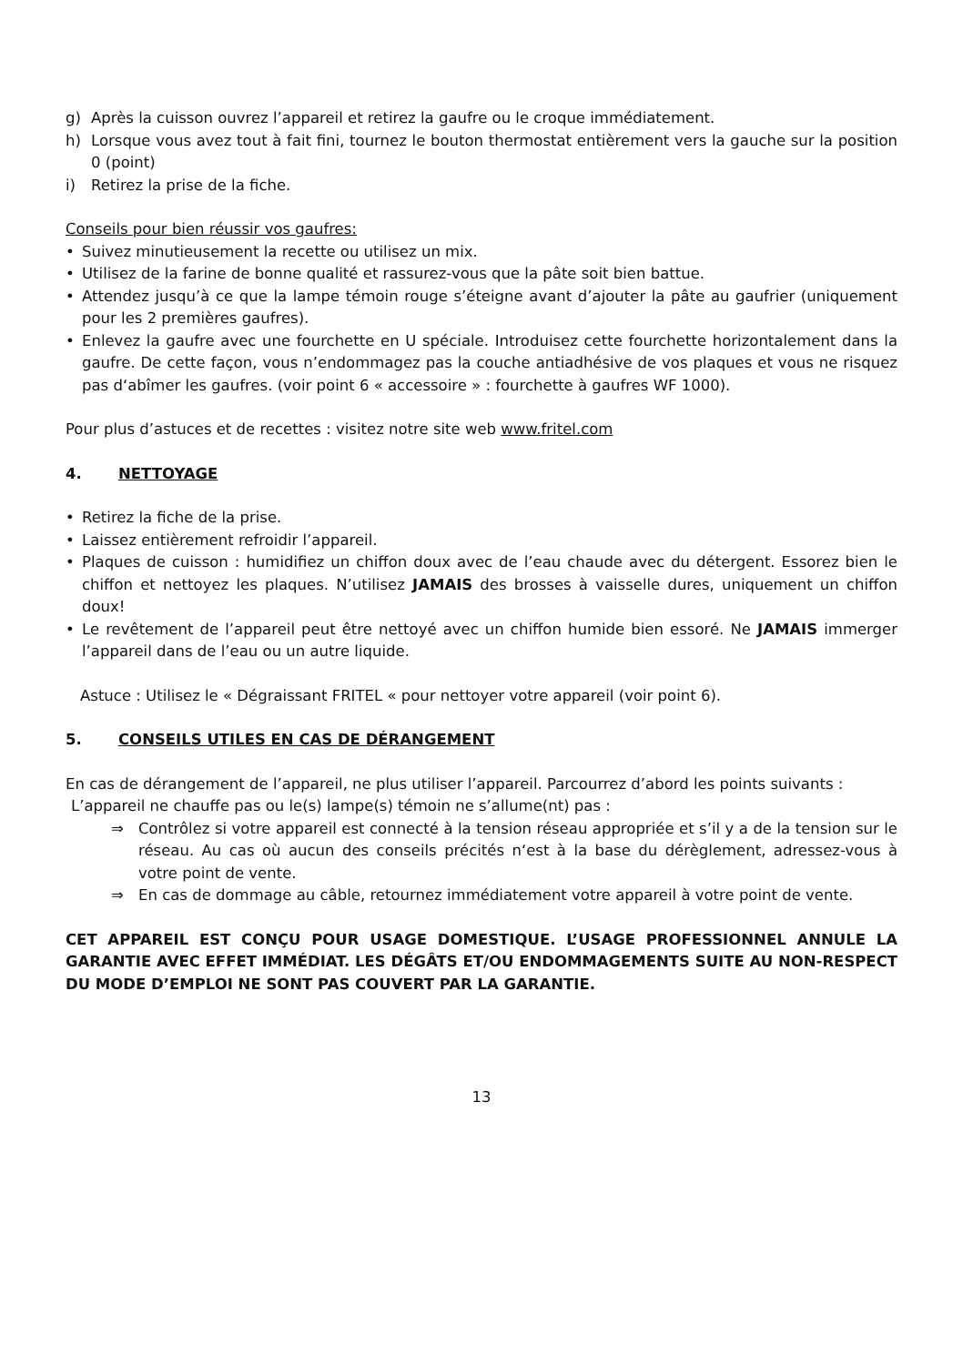g) Après la cuisson ouvrez l’appareil et retirez la gaufre ou le croque immédiatement.
h) Lorsque vous avez tout à fait fini, tournez le bouton thermostat entièrement vers la gauche sur la position 0 (point)
i) Retirez la prise de la fiche.
Conseils pour bien réussir vos gaufres:
• Suivez minutieusement la recette ou utilisez un mix.
• Utilisez de la farine de bonne qualité et rassurez-vous que la pâte soit bien battue.
• Attendez jusqu’à ce que la lampe témoin rouge s’éteigne avant d’ajouter la pâte au gaufrier (uniquement pour les 2 premières gaufres).
• Enlevez la gaufre avec une fourchette en U spéciale. Introduisez cette fourchette horizontalement dans la gaufre. De cette façon, vous n’endommagez pas la couche antiadhésive de vos plaques et vous ne risquez pas d‘abîmer les gaufres. (voir point 6 « accessoire » : fourchette à gaufres WF 1000).
Pour plus d’astuces et de recettes : visitez notre site web www.fritel.com
4. NETTOYAGE
• Retirez la fiche de la prise.
• Laissez entièrement refroidir l’appareil.
• Plaques de cuisson : humidifiez un chiffon doux avec de l’eau chaude avec du détergent. Essorez bien le chiffon et nettoyez les plaques. N’utilisez JAMAIS des brosses à vaisselle dures, uniquement un chiffon doux!
• Le revêtement de l’appareil peut être nettoyé avec un chiffon humide bien essoré. Ne JAMAIS immerger l’appareil dans de l’eau ou un autre liquide.
Astuce : Utilisez le « Dégraissant FRITEL « pour nettoyer votre appareil (voir point 6).
5. CONSEILS UTILES EN CAS DE DÉRANGEMENT
En cas de dérangement de l’appareil, ne plus utiliser l’appareil. Parcourrez d’abord les points suivants :
L’appareil ne chauffe pas ou le(s) lampe(s) témoin ne s’allume(nt) pas :
⇒ Contrôlez si votre appareil est connecté à la tension réseau appropriée et s’il y a de la tension sur le réseau. Au cas où aucun des conseils précités n‘est à la base du dérèglement, adressez-vous à votre point de vente.
⇒ En cas de dommage au câble, retournez immédiatement votre appareil à votre point de vente.
CET APPAREIL EST CONÇU POUR USAGE DOMESTIQUE. L’USAGE PROFESSIONNEL ANNULE LA GARANTIE AVEC EFFET IMMÉDIAT. LES DÉGÂTS ET/OU ENDOMMAGEMENTS SUITE AU NON-RESPECT DU MODE D’EMPLOI NE SONT PAS COUVERT PAR LA GARANTIE.
13